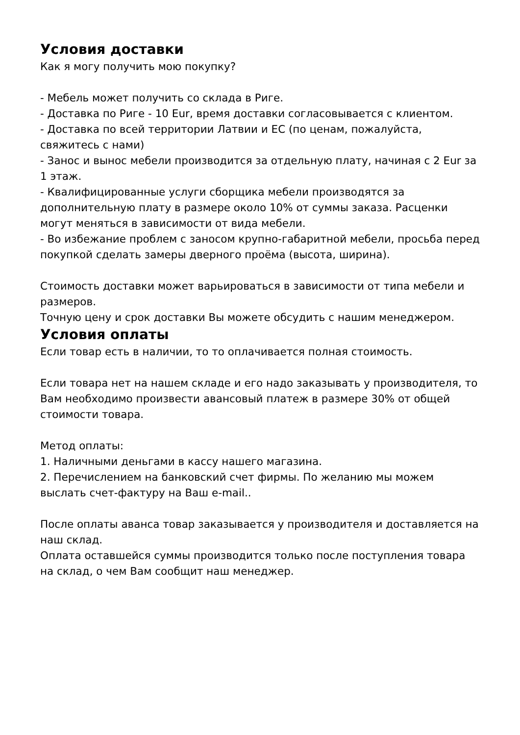Условия доставки
Как я могу получить мою покупку?
- Мебель может получить со склада в Риге.
- Доставка по Риге - 10 Eur, время доставки согласовывается с клиентом.
- Доставка по всей территории Латвии и ЕС (по ценам, пожалуйста, свяжитесь с нами)
- Занос и вынос мебели производится за отдельную плату, начиная с 2 Eur за 1 этаж.
- Квалифицированные услуги сборщика мебели производятся за дополнительную плату в размере около 10% от суммы заказа. Расценки могут меняться в зависимости от вида мебели.
- Во избежание проблем с заносом крупно-габаритной мебели, просьба перед покупкой сделать замеры дверного проёма (высота, ширина).
Стоимость доставки может варьироваться в зависимости от типа мебели и размеров.
Точную цену и срок доставки Вы можете обсудить с нашим менеджером.
Условия оплаты
Если товар есть в наличии, то то оплачивается полная стоимость.
Если товара нет на нашем складе и его надо заказывать у производителя, то Вам необходимо произвести авансовый платеж в размере 30% от общей стоимости товара.
Метод оплаты:
1. Наличными деньгами в кассу нашего магазина.
2. Перечислением на банковский счет фирмы. По желанию мы можем выслать счет-фактуру на Ваш e-mail..
После оплаты аванса товар заказывается у производителя и доставляется на наш склад.
Оплата оставшейся суммы производится только после поступления товара на склад, о чем Вам сообщит наш менеджер.